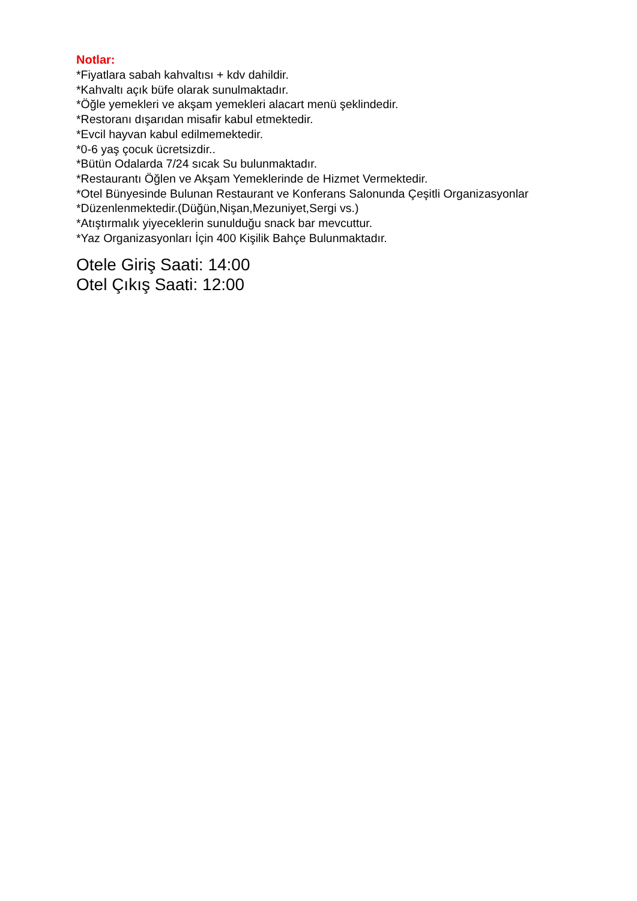Notlar:
*Fiyatlara sabah kahvaltısı + kdv dahildir.
*Kahvaltı açık büfe olarak sunulmaktadır.
*Öğle yemekleri ve akşam yemekleri alacart menü şeklindedir.
*Restoranı dışarıdan misafir kabul etmektedir.
*Evcil hayvan kabul edilmemektedir.
*0-6 yaş çocuk ücretsizdir..
*Bütün Odalarda 7/24 sıcak Su bulunmaktadır.
*Restaurantı Öğlen ve Akşam Yemeklerinde de Hizmet Vermektedir.
*Otel Bünyesinde Bulunan Restaurant ve Konferans Salonunda Çeşitli Organizasyonlar
*Düzenlenmektedir.(Düğün,Nişan,Mezuniyet,Sergi vs.)
*Atıştırmalık yiyeceklerin sunulduğu snack bar mevcuttur.
*Yaz Organizasyonları İçin 400 Kişilik Bahçe Bulunmaktadır.
Otele Giriş Saati: 14:00
Otel Çıkış Saati: 12:00